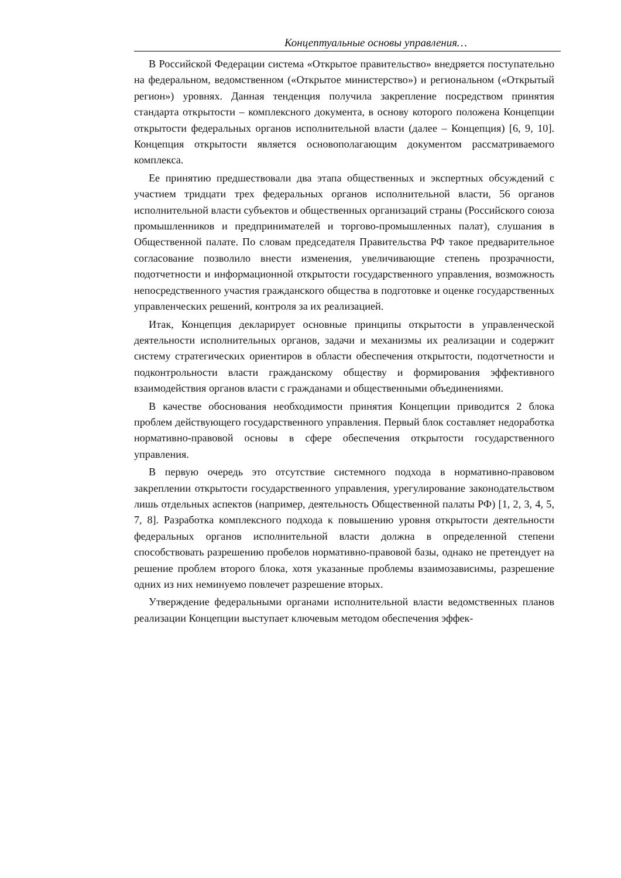Концептуальные основы управления…
В Российской Федерации система «Открытое правительство» внедряется поступательно на федеральном, ведомственном («Открытое министерство») и региональном («Открытый регион») уровнях. Данная тенденция получила закрепление посредством принятия стандарта открытости – комплексного документа, в основу которого положена Концепции открытости федеральных органов исполнительной власти (далее – Концепция) [6, 9, 10]. Концепция открытости является основополагающим документом рассматриваемого комплекса.
Ее принятию предшествовали два этапа общественных и экспертных обсуждений с участием тридцати трех федеральных органов исполнительной власти, 56 органов исполнительной власти субъектов и общественных организаций страны (Российского союза промышленников и предпринимателей и торгово-промышленных палат), слушания в Общественной палате. По словам председателя Правительства РФ такое предварительное согласование позволило внести изменения, увеличивающие степень прозрачности, подотчетности и информационной открытости государственного управления, возможность непосредственного участия гражданского общества в подготовке и оценке государственных управленческих решений, контроля за их реализацией.
Итак, Концепция декларирует основные принципы открытости в управленческой деятельности исполнительных органов, задачи и механизмы их реализации и содержит систему стратегических ориентиров в области обеспечения открытости, подотчетности и подконтрольности власти гражданскому обществу и формирования эффективного взаимодействия органов власти с гражданами и общественными объединениями.
В качестве обоснования необходимости принятия Концепции приводится 2 блока проблем действующего государственного управления. Первый блок составляет недоработка нормативно-правовой основы в сфере обеспечения открытости государственного управления.
В первую очередь это отсутствие системного подхода в нормативно-правовом закреплении открытости государственного управления, урегулирование законодательством лишь отдельных аспектов (например, деятельность Общественной палаты РФ) [1, 2, 3, 4, 5, 7, 8]. Разработка комплексного подхода к повышению уровня открытости деятельности федеральных органов исполнительной власти должна в определенной степени способствовать разрешению пробелов нормативно-правовой базы, однако не претендует на решение проблем второго блока, хотя указанные проблемы взаимозависимы, разрешение одних из них неминуемо повлечет разрешение вторых.
Утверждение федеральными органами исполнительной власти ведомственных планов реализации Концепции выступает ключевым методом обеспечения эффек-